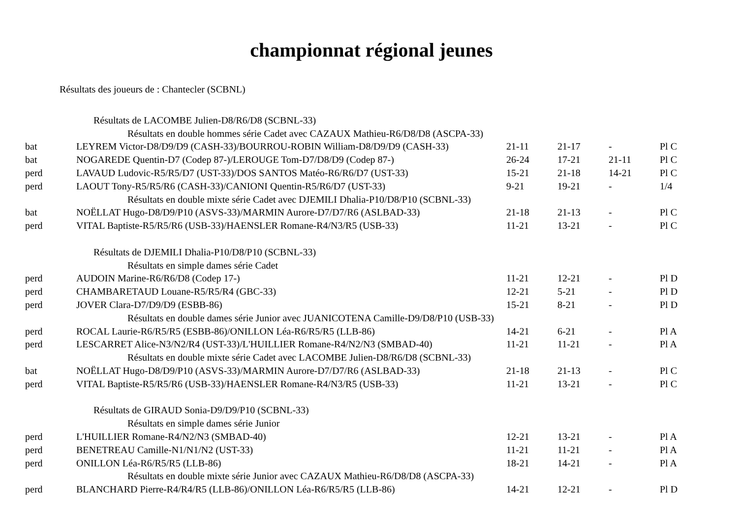championnat régional jeunes
Résultats des joueurs de : Chantecler (SCBNL)
| Résultats de LACOMBE Julien-D8/R6/D8 (SCBNL-33) | | | | | |
| Résultats en double hommes série Cadet avec CAZAUX Mathieu-R6/D8/D8 (ASCPA-33) | | | | | |
| bat | LEYREM Victor-D8/D9/D9 (CASH-33)/BOURROU-ROBIN William-D8/D9/D9 (CASH-33) | 21-11 | 21-17 | - | Pl C |
| bat | NOGAREDE Quentin-D7 (Codep 87-)/LEROUGE Tom-D7/D8/D9 (Codep 87-) | 26-24 | 17-21 | 21-11 | Pl C |
| perd | LAVAUD Ludovic-R5/R5/D7 (UST-33)/DOS SANTOS Matéo-R6/R6/D7 (UST-33) | 15-21 | 21-18 | 14-21 | Pl C |
| perd | LAOUT Tony-R5/R5/R6 (CASH-33)/CANIONI Quentin-R5/R6/D7 (UST-33) | 9-21 | 19-21 | - | 1/4 |
| Résultats en double mixte série Cadet avec DJEMILI Dhalia-P10/D8/P10 (SCBNL-33) | | | | | |
| bat | NOËLLAT Hugo-D8/D9/P10 (ASVS-33)/MARMIN Aurore-D7/D7/R6 (ASLBAD-33) | 21-18 | 21-13 | - | Pl C |
| perd | VITAL Baptiste-R5/R5/R6 (USB-33)/HAENSLER Romane-R4/N3/R5 (USB-33) | 11-21 | 13-21 | - | Pl C |
| Résultats de DJEMILI Dhalia-P10/D8/P10 (SCBNL-33) | | | | | |
| Résultats en simple dames série Cadet | | | | | |
| perd | AUDOIN Marine-R6/R6/D8 (Codep 17-) | 11-21 | 12-21 | - | Pl D |
| perd | CHAMBARETAUD Louane-R5/R5/R4 (GBC-33) | 12-21 | 5-21 | - | Pl D |
| perd | JOVER Clara-D7/D9/D9 (ESBB-86) | 15-21 | 8-21 | - | Pl D |
| Résultats en double dames série Junior avec JUANICOTENA Camille-D9/D8/P10 (USB-33) | | | | | |
| perd | ROCAL Laurie-R6/R5/R5 (ESBB-86)/ONILLON Léa-R6/R5/R5 (LLB-86) | 14-21 | 6-21 | - | Pl A |
| perd | LESCARRET Alice-N3/N2/R4 (UST-33)/L'HUILLIER Romane-R4/N2/N3 (SMBAD-40) | 11-21 | 11-21 | - | Pl A |
| Résultats en double mixte série Cadet avec LACOMBE Julien-D8/R6/D8 (SCBNL-33) | | | | | |
| bat | NOËLLAT Hugo-D8/D9/P10 (ASVS-33)/MARMIN Aurore-D7/D7/R6 (ASLBAD-33) | 21-18 | 21-13 | - | Pl C |
| perd | VITAL Baptiste-R5/R5/R6 (USB-33)/HAENSLER Romane-R4/N3/R5 (USB-33) | 11-21 | 13-21 | - | Pl C |
| Résultats de GIRAUD Sonia-D9/D9/P10 (SCBNL-33) | | | | | |
| Résultats en simple dames série Junior | | | | | |
| perd | L'HUILLIER Romane-R4/N2/N3 (SMBAD-40) | 12-21 | 13-21 | - | Pl A |
| perd | BENETREAU Camille-N1/N1/N2 (UST-33) | 11-21 | 11-21 | - | Pl A |
| perd | ONILLON Léa-R6/R5/R5 (LLB-86) | 18-21 | 14-21 | - | Pl A |
| Résultats en double mixte série Junior avec CAZAUX Mathieu-R6/D8/D8 (ASCPA-33) | | | | | |
| perd | BLANCHARD Pierre-R4/R4/R5 (LLB-86)/ONILLON Léa-R6/R5/R5 (LLB-86) | 14-21 | 12-21 | - | Pl D |